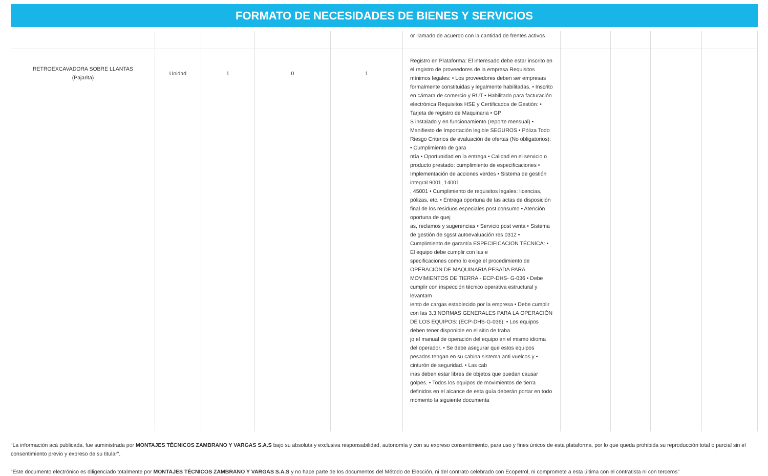FORMATO DE NECESIDADES DE BIENES Y SERVICIOS
| | | | | | or llamado de acuerdo con la cantidad de frentes activos | | | | |
| RETROEXCAVADORA SOBRE LLANTAS (Pajarita) | Unidad | 1 | 0 | 1 | Registro en Plataforma: El interesado debe estar inscrito en el registro de proveedores de la empresa Requisitos mínimos legales: • Los proveedores deben ser empresas formalmente constituidas y legalmente habilitadas. • Inscrito en cámara de comercio y RUT • Habilitado para facturación electrónica Requisitos HSE y Certificados de Gestión: • Tarjeta de registro de Maquinaria • GP S instalado y en funcionamiento (reporte mensual) • Manifiesto de Importación legible SEGUROS • Póliza Todo Riesgo Criterios de evaluación de ofertas (No obligatorios): • Cumplimiento de gara ntía • Oportunidad en la entrega • Calidad en el servicio o producto prestado: cumplimiento de especificaciones • Implementación de acciones verdes • Sistema de gestión integral 9001, 14001 , 45001 • Cumplimiento de requisitos legales: licencias, pólizas, etc. • Entrega oportuna de las actas de disposición final de los residuos especiales post consumo • Atención oportuna de quej as, reclamos y sugerencias • Servicio post venta • Sistema de gestión de sgsst autoevaluación res 0312 • Cumplimiento de garantía ESPECIFICACION TÉCNICA: • El equipo debe cumplir con las e specificaciones como lo exige el procedimiento de OPERACIÓN DE MAQUINARIA PESADA PARA MOVIMIENTOS DE TIERRA - ECP-DHS- G-036 • Debe cumplir con inspección técnico operativa estructural y levantam iento de cargas establecido por la empresa • Debe cumplir con las 3.3 NORMAS GENERALES PARA LA OPERACIÓN DE LOS EQUIPOS: (ECP-DHS-G-036): • Los equipos deben tener disponible en el sitio de traba jo el manual de operación del equipo en el mismo idioma del operador. • Se debe asegurar que estos equipos pesados tengan en su cabina sistema anti vuelcos y • cinturón de seguridad. • Las cab inas deben estar libres de objetos que puedan causar golpes. • Todos los equipos de movimientos de tierra definidos en el alcance de esta guía deberán portar en todo momento la siguiente documenta | | | | |
“La información acá publicada, fue suministrada por MONTAJES TÉCNICOS ZAMBRANO Y VARGAS S.A.S bajo su absoluta y exclusiva responsabilidad, autonomía y con su expreso consentimiento, para uso y fines únicos de esta plataforma, por lo que queda prohibida su reproducción total o parcial sin el consentimiento previo y expreso de su titular”.
“Este documento electrónico es diligenciado totalmente por MONTAJES TÉCNICOS ZAMBRANO Y VARGAS S.A.S y no hace parte de los documentos del Método de Elección, ni del contrato celebrado con Ecopetrol, ni compromete a esta última con el contratista ni con terceros”